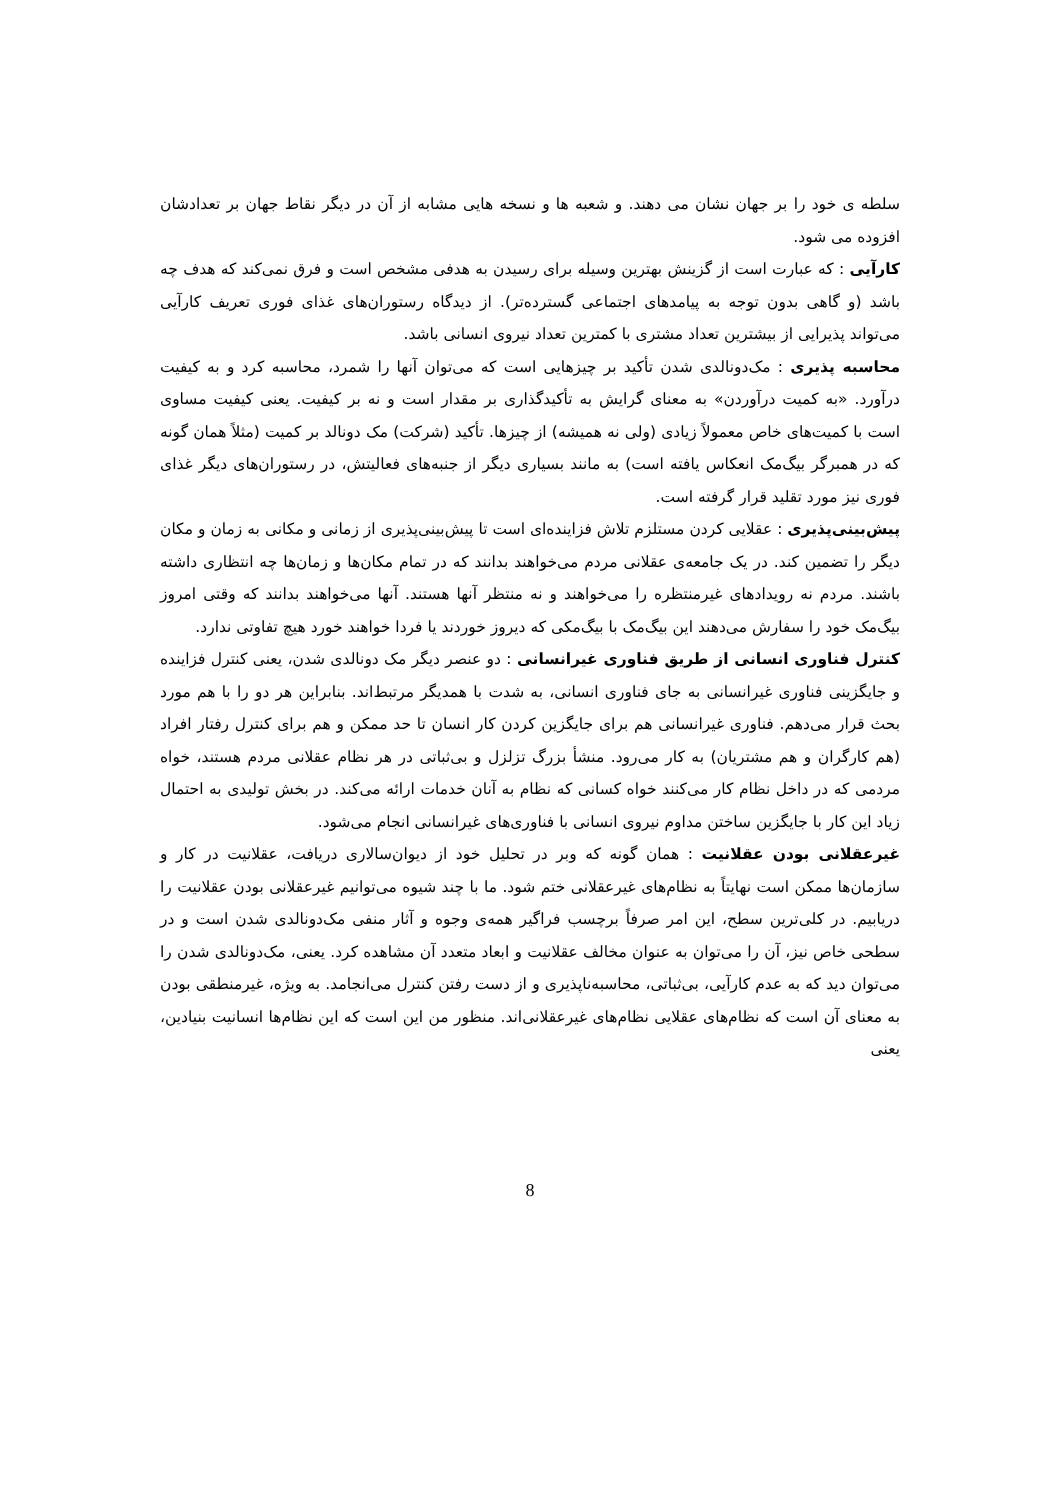سلطه ی خود را بر جهان نشان می دهند. و شعبه ها و نسخه هایی مشابه از آن در دیگر نقاط جهان بر تعدادشان افزوده می شود.
کارآیی : که عبارت است از گزینش بهترین وسیله برای رسیدن به هدفی مشخص است و فرق نمی‌کند که هدف چه باشد (و گاهی بدون توجه به پیامدهای اجتماعی گسترده‌تر). از دیدگاه رستوران‌های غذای فوری تعریف کارآیی می‌تواند پذیرایی از بیشترین تعداد مشتری با کمترین تعداد نیروی انسانی باشد.
محاسبه پذیری : مک‌دونالدی شدن تأکید بر چیزهایی است که می‌توان آنها را شمرد، محاسبه کرد و به کیفیت درآورد. «به کمیت درآوردن» به معنای گرایش به تأکیدگذاری بر مقدار است و نه بر کیفیت. یعنی کیفیت مساوی است با کمیت‌های خاص معمولاً زیادی (ولی نه همیشه) از چیزها. تأکید (شرکت) مک دونالد بر کمیت (مثلاً همان گونه که در همبرگر بیگ‌مک انعکاس یافته است) به مانند بسیاری دیگر از جنبه‌های فعالیتش، در رستوران‌های دیگر غذای فوری نیز مورد تقلید قرار گرفته است.
پیش‌بینی‌پذیری : عقلایی کردن مستلزم تلاش فزاینده‌ای است تا پیش‌بینی‌پذیری از زمانی و مکانی به زمان و مکان دیگر را تضمین کند. در یک جامعه‌ی عقلانی مردم می‌خواهند بدانند که در تمام مکان‌ها و زمان‌ها چه انتظاری داشته باشند. مردم نه رویدادهای غیرمنتظره را می‌خواهند و نه منتظر آنها هستند. آنها می‌خواهند بدانند که وقتی امروز بیگ‌مک خود را سفارش می‌دهند این بیگ‌مک با بیگ‌مکی که دیروز خوردند یا فردا خواهند خورد هیچ تفاوتی ندارد.
کنترل فناوری انسانی از طریق فناوری غیرانسانی : دو عنصر دیگر مک دونالدی شدن، یعنی کنترل فزاینده و جایگزینی فناوری غیرانسانی به جای فناوری انسانی، به شدت با همدیگر مرتبط‌اند. بنابراین هر دو را با هم مورد بحث قرار می‌دهم. فناوری غیرانسانی هم برای جایگزین کردن کار انسان تا حد ممکن و هم برای کنترل رفتار افراد (هم کارگران و هم مشتریان) به کار می‌رود. منشأ بزرگ تزلزل و بی‌ثباتی در هر نظام عقلانی مردم هستند، خواه مردمی که در داخل نظام کار می‌کنند خواه کسانی که نظام به آنان خدمات ارائه می‌کند. در بخش تولیدی به احتمال زیاد این کار با جایگزین ساختن مداوم نیروی انسانی با فناوری‌های غیرانسانی انجام می‌شود.
غیرعقلانی بودن عقلانیت : همان گونه که وبر در تحلیل خود از دیوان‌سالاری دریافت، عقلانیت در کار و سازمان‌ها ممکن است نهایتاً به نظام‌های غیرعقلانی ختم شود. ما با چند شیوه می‌توانیم غیرعقلانی بودن عقلانیت را دریابیم. در کلی‌ترین سطح، این امر صرفاً برچسب فراگیر همه‌ی وجوه و آثار منفی مک‌دونالدی شدن است و در سطحی خاص نیز، آن را می‌توان به عنوان مخالف عقلانیت و ابعاد متعدد آن مشاهده کرد. یعنی، مک‌دونالدی شدن را می‌توان دید که به عدم کارآیی، بی‌ثباتی، محاسبه‌ناپذیری و از دست رفتن کنترل می‌انجامد. به ویژه، غیرمنطقی بودن به معنای آن است که نظام‌های عقلایی نظام‌های غیرعقلانی‌اند. منظور من این است که این نظام‌ها انسانیت بنیادین، یعنی
8